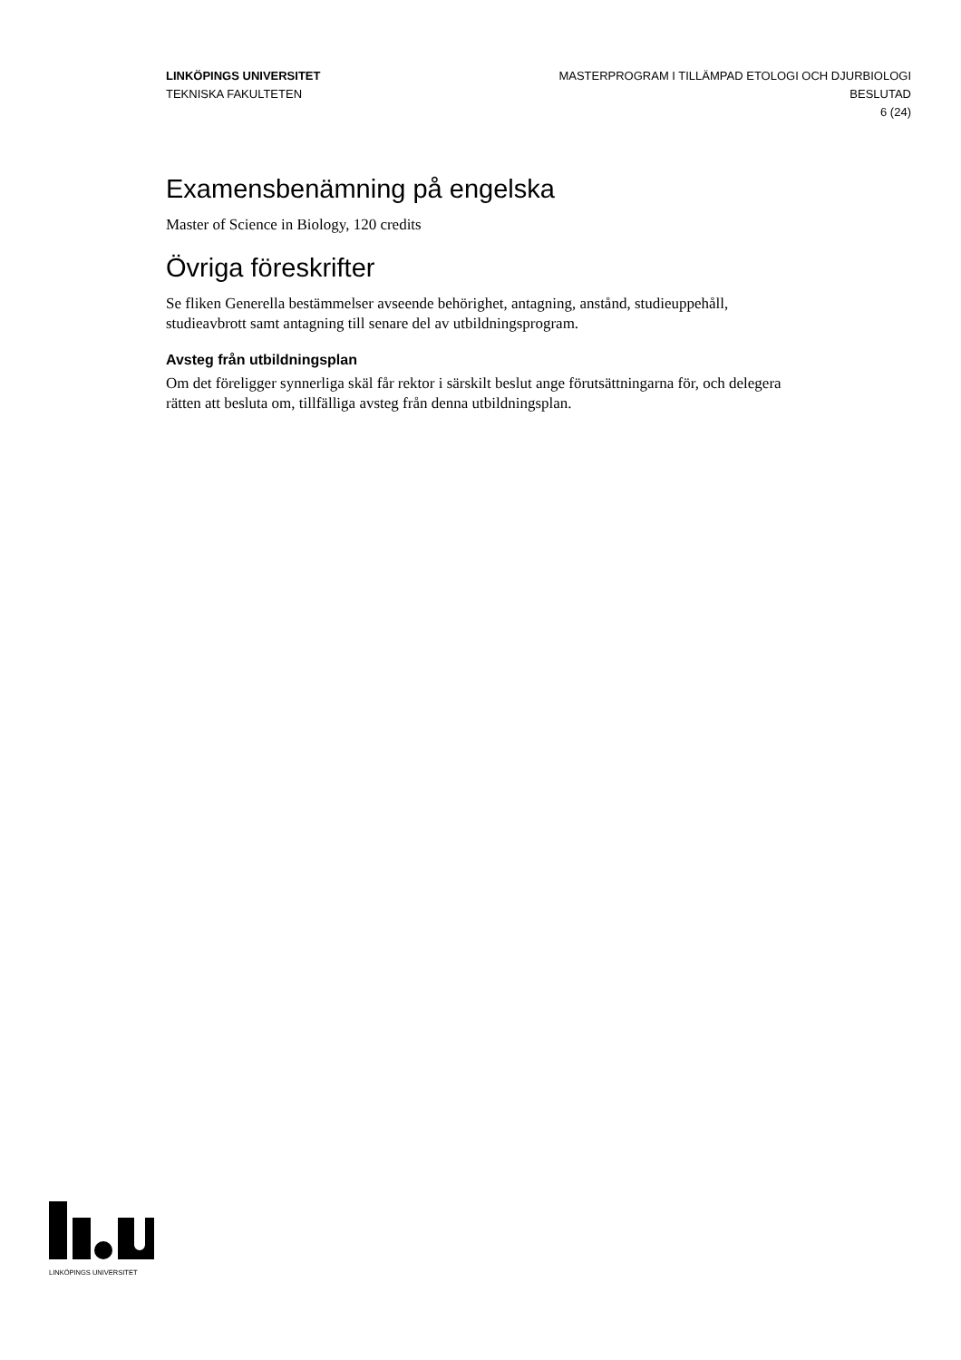LINKÖPINGS UNIVERSITET
TEKNISKA FAKULTETEN
MASTERPROGRAM I TILLÄMPAD ETOLOGI OCH DJURBIOLOGI
BESLUTAD
6 (24)
Examensbenämning på engelska
Master of Science in Biology, 120 credits
Övriga föreskrifter
Se fliken Generella bestämmelser avseende behörighet, antagning, anstånd, studieuppehåll, studieavbrott samt antagning till senare del av utbildningsprogram.
Avsteg från utbildningsplan
Om det föreligger synnerliga skäl får rektor i särskilt beslut ange förutsättningarna för, och delegera rätten att besluta om, tillfälliga avsteg från denna utbildningsplan.
LINKÖPINGS UNIVERSITET